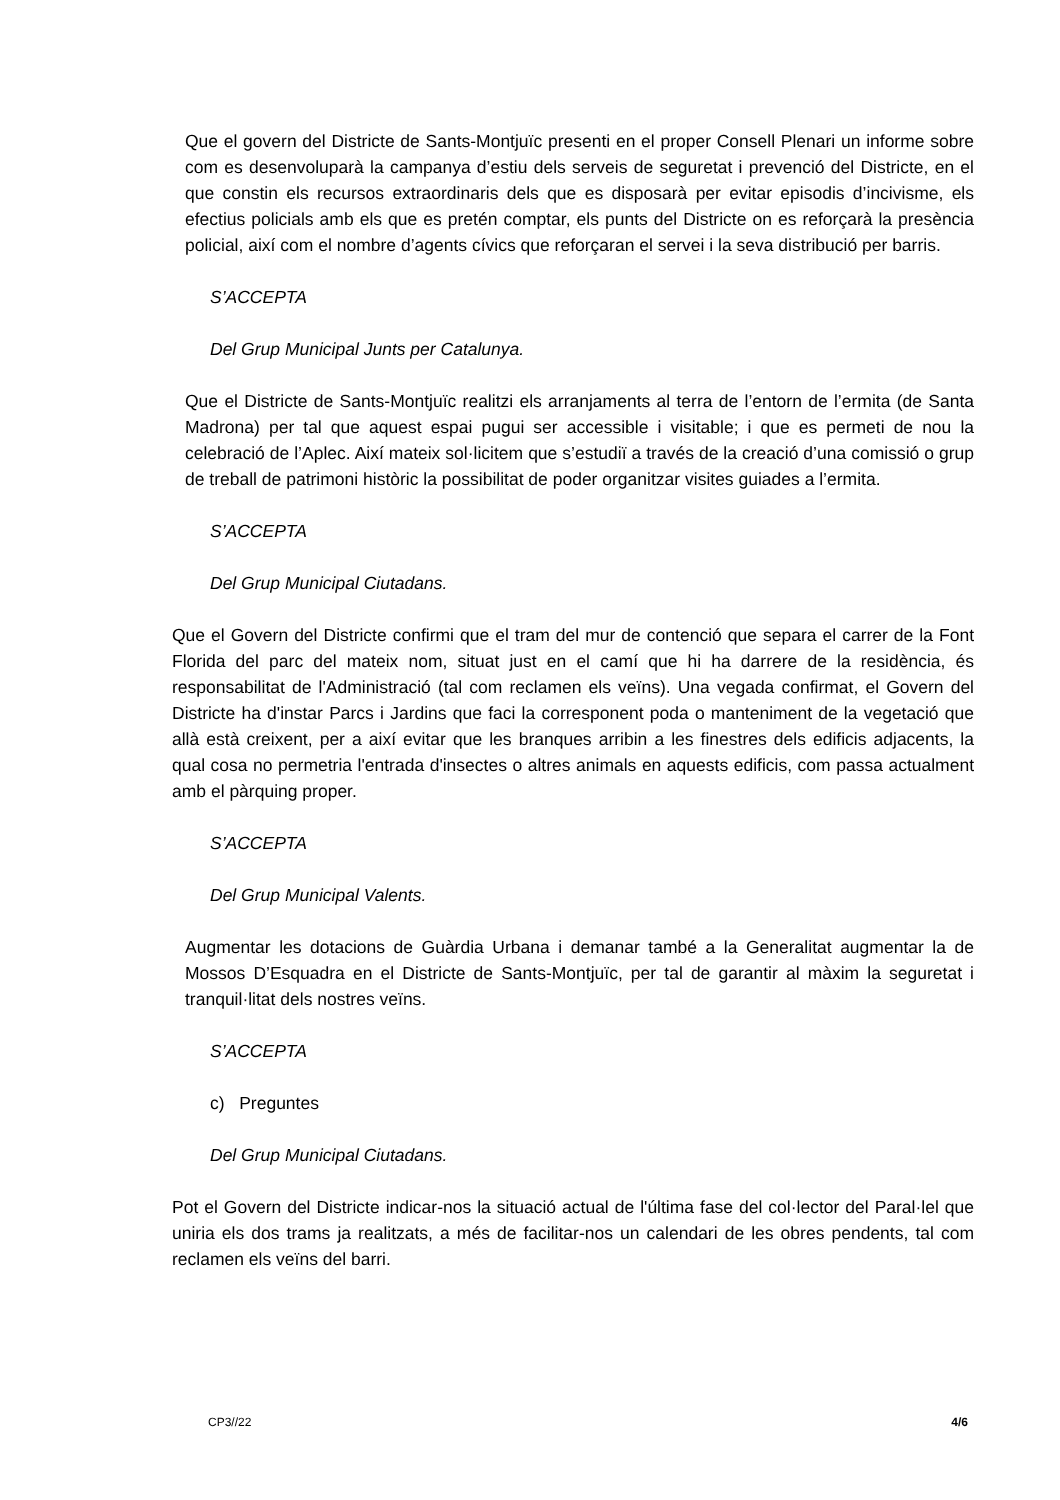Que el govern del Districte de Sants-Montjuïc presenti en el proper Consell Plenari un informe sobre com es desenvoluparà la campanya d’estiu dels serveis de seguretat i prevenció del Districte, en el que constin els recursos extraordinaris dels que es disposarà per evitar episodis d’incivisme, els efectius policials amb els que es pretén comptar, els punts del Districte on es reforçarà la presència policial, així com el nombre d’agents cívics que reforçaran el servei i la seva distribució per barris.
S’ACCEPTA
Del Grup Municipal Junts per Catalunya.
Que el Districte de Sants-Montjuïc realitzi els arranjaments al terra de l’entorn de l’ermita (de Santa Madrona) per tal que aquest espai pugui ser accessible i visitable; i que es permeti de nou la celebració de l’Aplec. Així mateix sol·licitem que s’estudiï a través de la creació d’una comissió o grup de treball de patrimoni històric la possibilitat de poder organitzar visites guiades a l’ermita.
S’ACCEPTA
Del Grup Municipal Ciutadans.
Que el Govern del Districte confirmi que el tram del mur de contenció que separa el carrer de la Font Florida del parc del mateix nom, situat just en el camí que hi ha darrere de la residència, és responsabilitat de l'Administració (tal com reclamen els veïns). Una vegada confirmat, el Govern del Districte ha d'instar Parcs i Jardins que faci la corresponent poda o manteniment de la vegetació que allà està creixent, per a així evitar que les branques arribin a les finestres dels edificis adjacents, la qual cosa no permetria l'entrada d'insectes o altres animals en aquests edificis, com passa actualment amb el pàrquing proper.
S’ACCEPTA
Del Grup Municipal Valents.
Augmentar les dotacions de Guàrdia Urbana i demanar també a la Generalitat augmentar la de Mossos D’Esquadra en el Districte de Sants-Montjuïc, per tal de garantir al màxim la seguretat i tranquil·litat dels nostres veïns.
S’ACCEPTA
c) Preguntes
Del Grup Municipal Ciutadans.
Pot el Govern del Districte indicar-nos la situació actual de l'última fase del col·lector del Paral·lel que uniria els dos trams ja realitzats, a més de facilitar-nos un calendari de les obres pendents, tal com reclamen els veïns del barri.
CP3//22 4/6